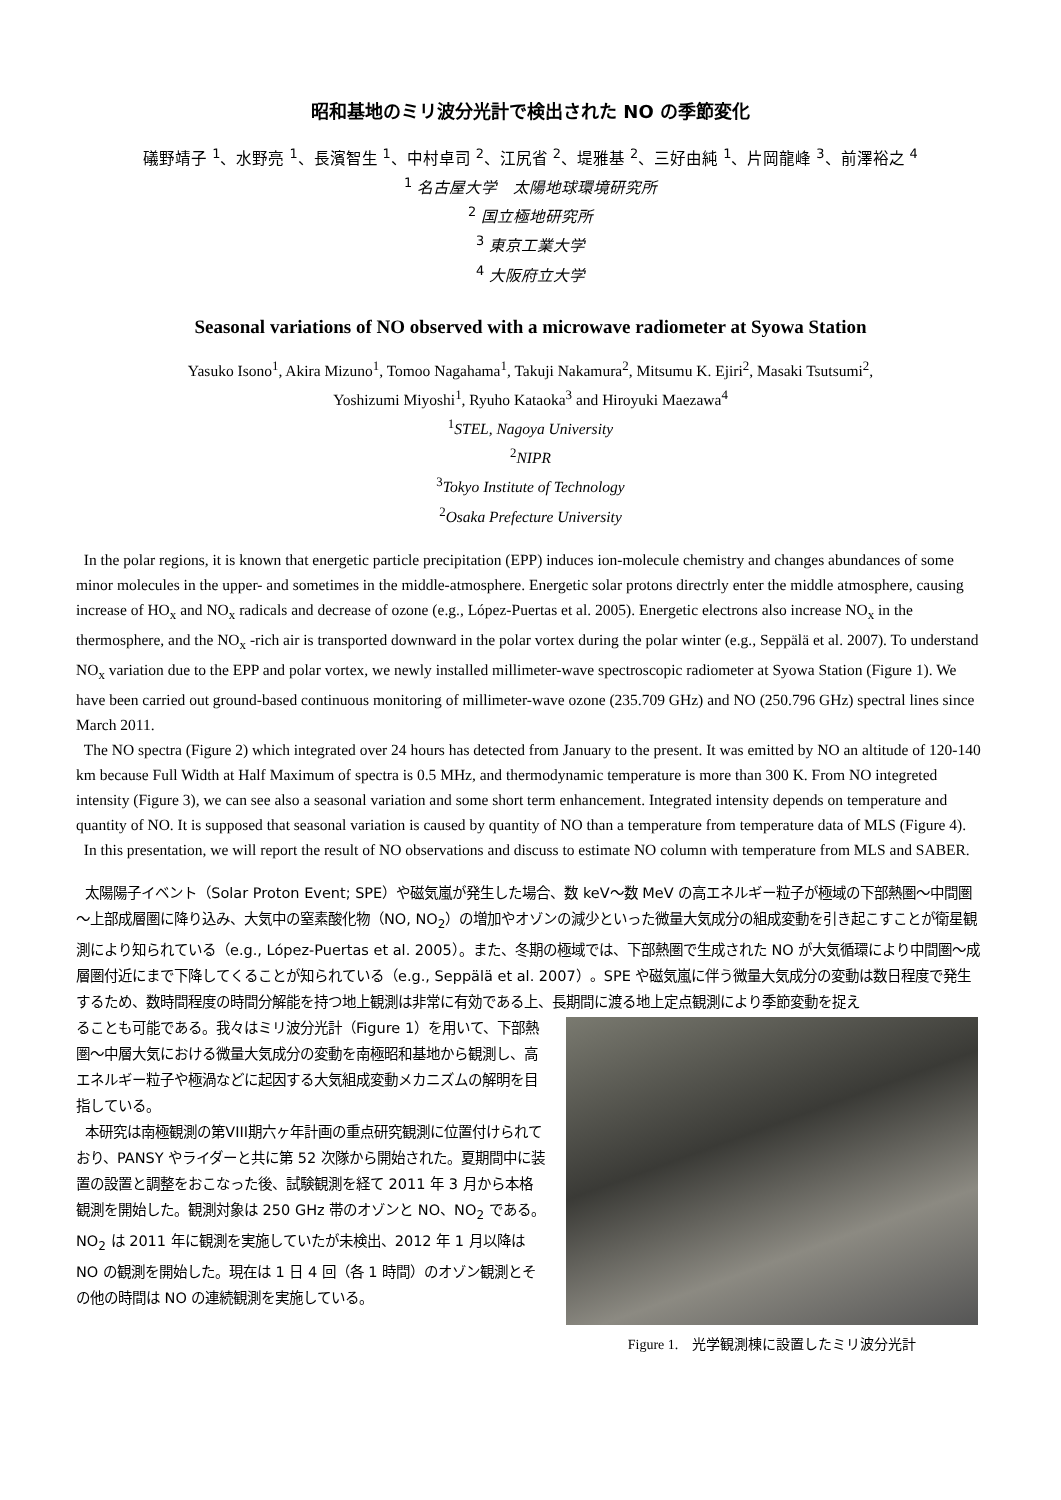昭和基地のミリ波分光計で検出された NO の季節変化
礒野靖子 <sup>1</sup>、水野亮 <sup>1</sup>、長濱智生 <sup>1</sup>、中村卓司 <sup>2</sup>、江尻省 <sup>2</sup>、堤雅基 <sup>2</sup>、三好由純 <sup>1</sup>、片岡龍峰 <sup>3</sup>、前澤裕之 <sup>4</sup>
<sup>1</sup> 名古屋大学　太陽地球環境研究所
<sup>2</sup> 国立極地研究所
<sup>3</sup> 東京工業大学
<sup>4</sup> 大阪府立大学
Seasonal variations of NO observed with a microwave radiometer at Syowa Station
Yasuko Isono<sup>1</sup>, Akira Mizuno<sup>1</sup>, Tomoo Nagahama<sup>1</sup>, Takuji Nakamura<sup>2</sup>, Mitsumu K. Ejiri<sup>2</sup>, Masaki Tsutsumi<sup>2</sup>,
Yoshizumi Miyoshi<sup>1</sup>, Ryuho Kataoka<sup>3</sup> and Hiroyuki Maezawa<sup>4</sup>
<sup>1</sup> STEL, Nagoya University
<sup>2</sup> NIPR
<sup>3</sup> Tokyo Institute of Technology
<sup>2</sup> Osaka Prefecture University
In the polar regions, it is known that energetic particle precipitation (EPP) induces ion-molecule chemistry and changes abundances of some minor molecules in the upper- and sometimes in the middle-atmosphere. Energetic solar protons directrly enter the middle atmosphere, causing increase of HO<sub>x</sub> and NO<sub>x</sub> radicals and decrease of ozone (e.g., López-Puertas et al. 2005). Energetic electrons also increase NO<sub>x</sub> in the thermosphere, and the NO<sub>x</sub> -rich air is transported downward in the polar vortex during the polar winter (e.g., Seppälä et al. 2007). To understand NO<sub>x</sub> variation due to the EPP and polar vortex, we newly installed millimeter-wave spectroscopic radiometer at Syowa Station (Figure 1). We have been carried out ground-based continuous monitoring of millimeter-wave ozone (235.709 GHz) and NO (250.796 GHz) spectral lines since March 2011.
The NO spectra (Figure 2) which integrated over 24 hours has detected from January to the present. It was emitted by NO an altitude of 120-140 km because Full Width at Half Maximum of spectra is 0.5 MHz, and thermodynamic temperature is more than 300 K. From NO integreted intensity (Figure 3), we can see also a seasonal variation and some short term enhancement. Integrated intensity depends on temperature and quantity of NO. It is supposed that seasonal variation is caused by quantity of NO than a temperature from temperature data of MLS (Figure 4).
In this presentation, we will report the result of NO observations and discuss to estimate NO column with temperature from MLS and SABER.
太陽陽子イベント（Solar Proton Event; SPE）や磁気嵐が発生した場合、数 keV～数 MeV の高エネルギー粒子が極域の下部熱圏～中間圏～上部成層圏に降り込み、大気中の窒素酸化物（NO, NO<sub>2</sub>）の増加やオゾンの減少といった微量大気成分の組成変動を引き起こすことが衛星観測により知られている（e.g., López-Puertas et al. 2005）。また、冬期の極域では、下部熱圏で生成された NO が大気循環により中間圏～成層圏付近にまで下降してくることが知られている（e.g., Seppälä et al. 2007）。SPE や磁気嵐に伴う微量大気成分の変動は数日程度で発生するため、数時間程度の時間分解能を持つ地上観測は非常に有効である上、長期間に渡る地上定点観測により季節変動を捉え
ることも可能である。我々はミリ波分光計（Figure 1）を用いて、下部熱圏～中層大気における微量大気成分の変動を南極昭和基地から観測し、高エネルギー粒子や極渦などに起因する大気組成変動メカニズムの解明を目指している。
本研究は南極観測の第VIII期六ヶ年計画の重点研究観測に位置付けられており、PANSY やライダーと共に第 52 次隊から開始された。夏期間中に装置の設置と調整をおこなった後、試験観測を経て 2011 年 3 月から本格観測を開始した。観測対象は 250 GHz 帯のオゾンと NO、NO<sub>2</sub> である。NO<sub>2</sub> は 2011 年に観測を実施していたが未検出、2012 年 1 月以降は NO の観測を開始した。現在は 1 日 4 回（各 1 時間）のオゾン観測とその他の時間は NO の連続観測を実施している。
Figure 1.　光学観測棟に設置したミリ波分光計